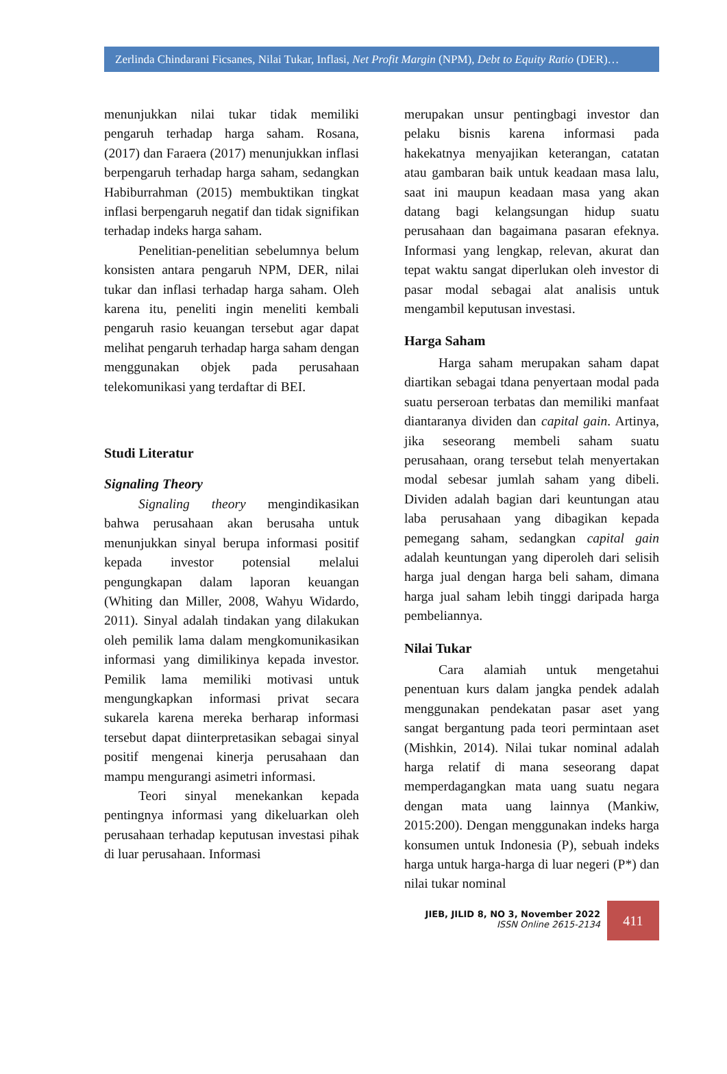Zerlinda Chindarani Ficsanes, Nilai Tukar, Inflasi, Net Profit Margin (NPM), Debt to Equity Ratio (DER)…
menunjukkan nilai tukar tidak memiliki pengaruh terhadap harga saham. Rosana, (2017) dan Faraera (2017) menunjukkan inflasi berpengaruh terhadap harga saham, sedangkan Habiburrahman (2015) membuktikan tingkat inflasi berpengaruh negatif dan tidak signifikan terhadap indeks harga saham.
Penelitian-penelitian sebelumnya belum konsisten antara pengaruh NPM, DER, nilai tukar dan inflasi terhadap harga saham. Oleh karena itu, peneliti ingin meneliti kembali pengaruh rasio keuangan tersebut agar dapat melihat pengaruh terhadap harga saham dengan menggunakan objek pada perusahaan telekomunikasi yang terdaftar di BEI.
Studi Literatur
Signaling Theory
Signaling theory mengindikasikan bahwa perusahaan akan berusaha untuk menunjukkan sinyal berupa informasi positif kepada investor potensial melalui pengungkapan dalam laporan keuangan (Whiting dan Miller, 2008, Wahyu Widardo, 2011). Sinyal adalah tindakan yang dilakukan oleh pemilik lama dalam mengkomunikasikan informasi yang dimilikinya kepada investor. Pemilik lama memiliki motivasi untuk mengungkapkan informasi privat secara sukarela karena mereka berharap informasi tersebut dapat diinterpretasikan sebagai sinyal positif mengenai kinerja perusahaan dan mampu mengurangi asimetri informasi.
Teori sinyal menekankan kepada pentingnya informasi yang dikeluarkan oleh perusahaan terhadap keputusan investasi pihak di luar perusahaan. Informasi
merupakan unsur pentingbagi investor dan pelaku bisnis karena informasi pada hakekatnya menyajikan keterangan, catatan atau gambaran baik untuk keadaan masa lalu, saat ini maupun keadaan masa yang akan datang bagi kelangsungan hidup suatu perusahaan dan bagaimana pasaran efeknya. Informasi yang lengkap, relevan, akurat dan tepat waktu sangat diperlukan oleh investor di pasar modal sebagai alat analisis untuk mengambil keputusan investasi.
Harga Saham
Harga saham merupakan saham dapat diartikan sebagai tdana penyertaan modal pada suatu perseroan terbatas dan memiliki manfaat diantaranya dividen dan capital gain. Artinya, jika seseorang membeli saham suatu perusahaan, orang tersebut telah menyertakan modal sebesar jumlah saham yang dibeli. Dividen adalah bagian dari keuntungan atau laba perusahaan yang dibagikan kepada pemegang saham, sedangkan capital gain adalah keuntungan yang diperoleh dari selisih harga jual dengan harga beli saham, dimana harga jual saham lebih tinggi daripada harga pembeliannya.
Nilai Tukar
Cara alamiah untuk mengetahui penentuan kurs dalam jangka pendek adalah menggunakan pendekatan pasar aset yang sangat bergantung pada teori permintaan aset (Mishkin, 2014). Nilai tukar nominal adalah harga relatif di mana seseorang dapat memperdagangkan mata uang suatu negara dengan mata uang lainnya (Mankiw, 2015:200). Dengan menggunakan indeks harga konsumen untuk Indonesia (P), sebuah indeks harga untuk harga-harga di luar negeri (P*) dan nilai tukar nominal
JIEB, JILID 8, NO 3, November 2022
ISSN Online 2615-2134
411